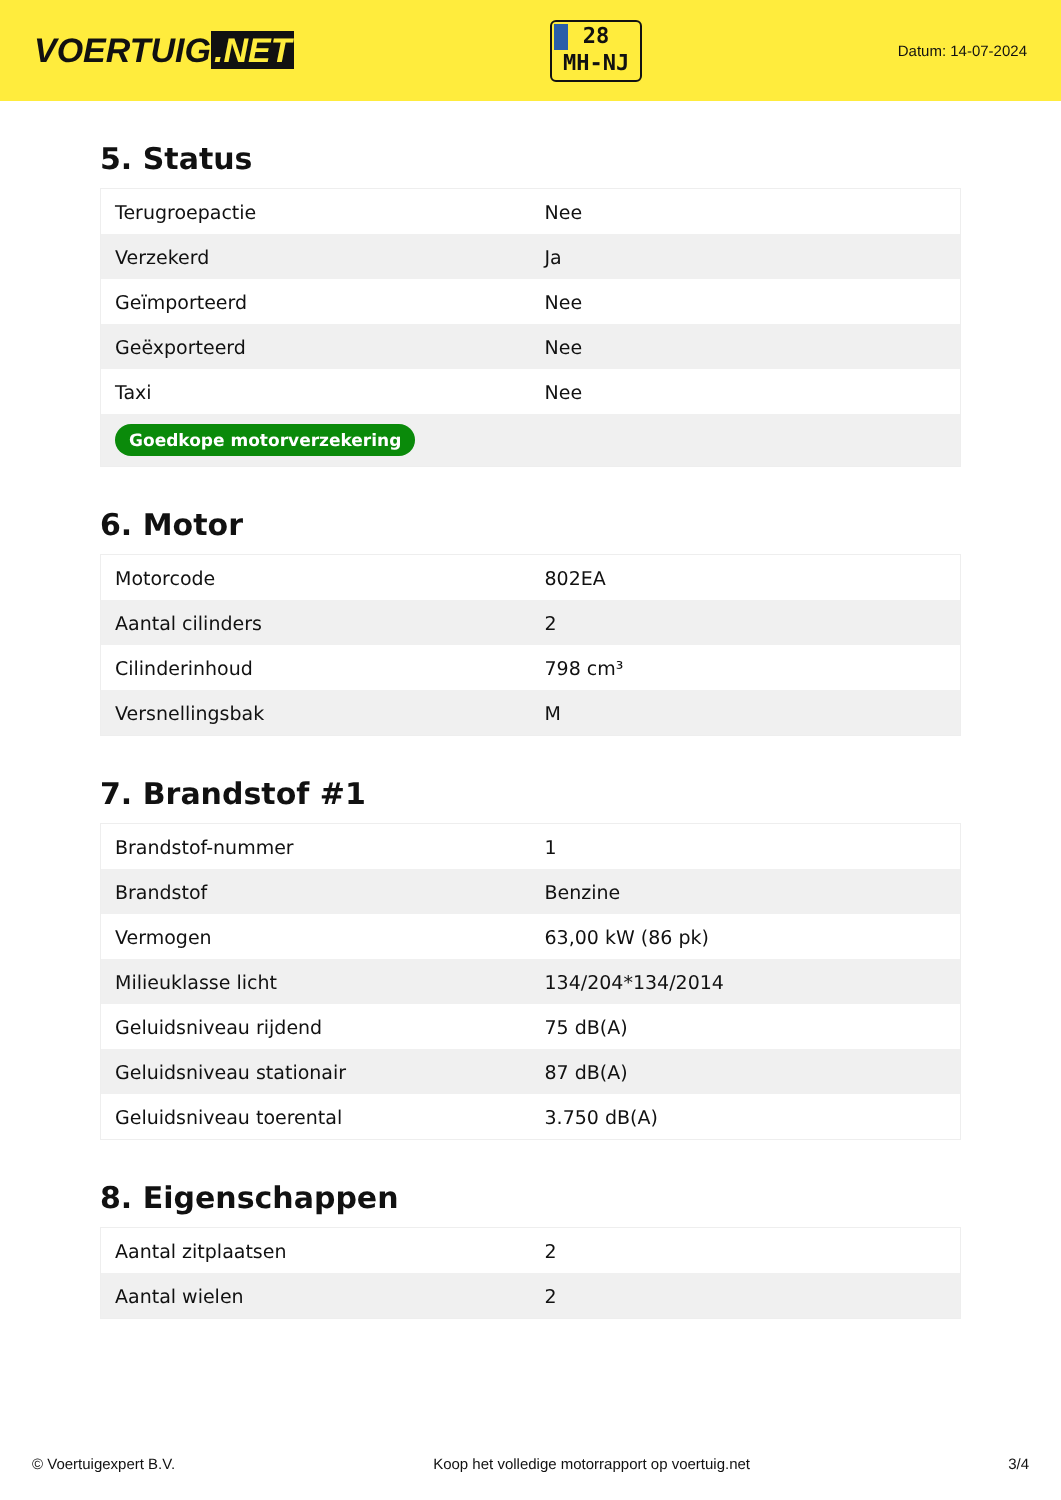VOERTUIG.NET
28
MH-NJ
Datum: 14-07-2024
5. Status
| Terugroepactie | Nee |
| Verzekerd | Ja |
| Geïmporteerd | Nee |
| Geëxporteerd | Nee |
| Taxi | Nee |
| Goedkope motorverzekering | |
6. Motor
| Motorcode | 802EA |
| Aantal cilinders | 2 |
| Cilinderinhoud | 798 cm³ |
| Versnellingsbak | M |
7. Brandstof #1
| Brandstof-nummer | 1 |
| Brandstof | Benzine |
| Vermogen | 63,00 kW (86 pk) |
| Milieuklasse licht | 134/204*134/2014 |
| Geluidsniveau rijdend | 75 dB(A) |
| Geluidsniveau stationair | 87 dB(A) |
| Geluidsniveau toerental | 3.750 dB(A) |
8. Eigenschappen
| Aantal zitplaatsen | 2 |
| Aantal wielen | 2 |
© Voertuigexpert B.V. Koop het volledige motorrapport op voertuig.net 3/4